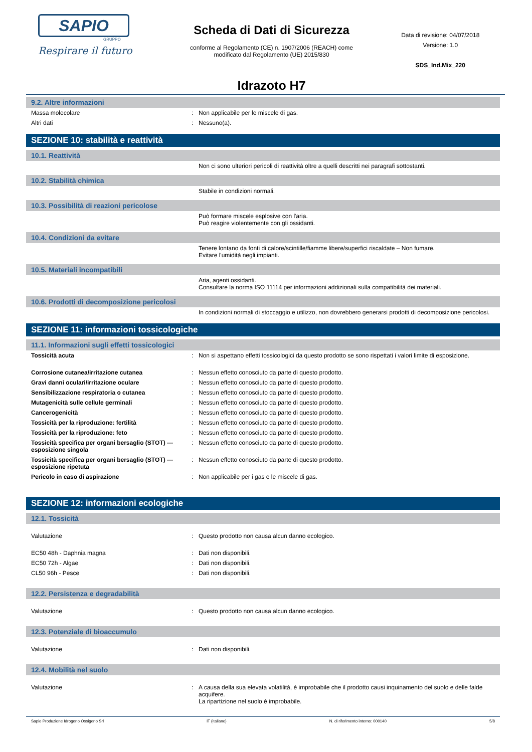SAPIO
GRUPPO
Respirare il futuro
Scheda di Dati di Sicurezza
conforme al Regolamento (CE) n. 1907/2006 (REACH) come
modificato dal Regolamento (UE) 2015/830
Idrazoto H7
Data di revisione: 04/07/2018
Versione: 1.0
SDS_Ind.Mix_220
9.2. Altre informazioni
| Massa molecolare | : | Non applicabile per le miscele di gas. |
| Altri dati | : | Nessuno(a). |
SEZIONE 10: stabilità e reattività
10.1. Reattività
| | | Non ci sono ulteriori pericoli di reattività oltre a quelli descritti nei paragrafi sottostanti. |
10.2. Stabilità chimica
| | | Stabile in condizioni normali. |
10.3. Possibilità di reazioni pericolose
| | | Può formare miscele esplosive con l'aria. Può reagire violentemente con gli ossidanti. |
10.4. Condizioni da evitare
| | | Tenere lontano da fonti di calore/scintille/fiamme libere/superfici riscaldate – Non fumare. Evitare l'umidità negli impianti. |
10.5. Materiali incompatibili
| | | Aria, agenti ossidanti. Consultare la norma ISO 11114 per informazioni addizionali sulla compatibilità dei materiali. |
10.6. Prodotti di decomposizione pericolosi
| | | In condizioni normali di stoccaggio e utilizzo, non dovrebbero generarsi prodotti di decomposizione pericolosi. |
SEZIONE 11: informazioni tossicologiche
11.1. Informazioni sugli effetti tossicologici
| Tossicità acuta | : | Non si aspettano effetti tossicologici da questo prodotto se sono rispettati i valori limite di esposizione. |
| Corrosione cutanea/irritazione cutanea | : | Nessun effetto conosciuto da parte di questo prodotto. |
| Gravi danni oculari/irritazione oculare | : | Nessun effetto conosciuto da parte di questo prodotto. |
| Sensibilizzazione respiratoria o cutanea | : | Nessun effetto conosciuto da parte di questo prodotto. |
| Mutagenicità sulle cellule germinali | : | Nessun effetto conosciuto da parte di questo prodotto. |
| Cancerogenicità | : | Nessun effetto conosciuto da parte di questo prodotto. |
| Tossicità per la riproduzione: fertilità | : | Nessun effetto conosciuto da parte di questo prodotto. |
| Tossicità per la riproduzione: feto | : | Nessun effetto conosciuto da parte di questo prodotto. |
| Tossicità specifica per organi bersaglio (STOT) — esposizione singola | : | Nessun effetto conosciuto da parte di questo prodotto. |
| Tossicità specifica per organi bersaglio (STOT) — esposizione ripetuta | : | Nessun effetto conosciuto da parte di questo prodotto. |
| Pericolo in caso di aspirazione | : | Non applicabile per i gas e le miscele di gas. |
SEZIONE 12: informazioni ecologiche
12.1. Tossicità
| Valutazione | : | Questo prodotto non causa alcun danno ecologico. |
| EC50 48h - Daphnia magna | : | Dati non disponibili. |
| EC50 72h - Algae | : | Dati non disponibili. |
| CL50 96h - Pesce | : | Dati non disponibili. |
12.2. Persistenza e degradabilità
| Valutazione | : | Questo prodotto non causa alcun danno ecologico. |
12.3. Potenziale di bioaccumulo
| Valutazione | : | Dati non disponibili. |
12.4. Mobilità nel suolo
| Valutazione | : | A causa della sua elevata volatilità, è improbabile che il prodotto causi inquinamento del suolo e delle falde acquifere. La ripartizione nel suolo è improbabile. |
Sapio Produzione Idrogeno Ossigeno Srl IT (italiano) N. di riferimento interno: 000140 5/8